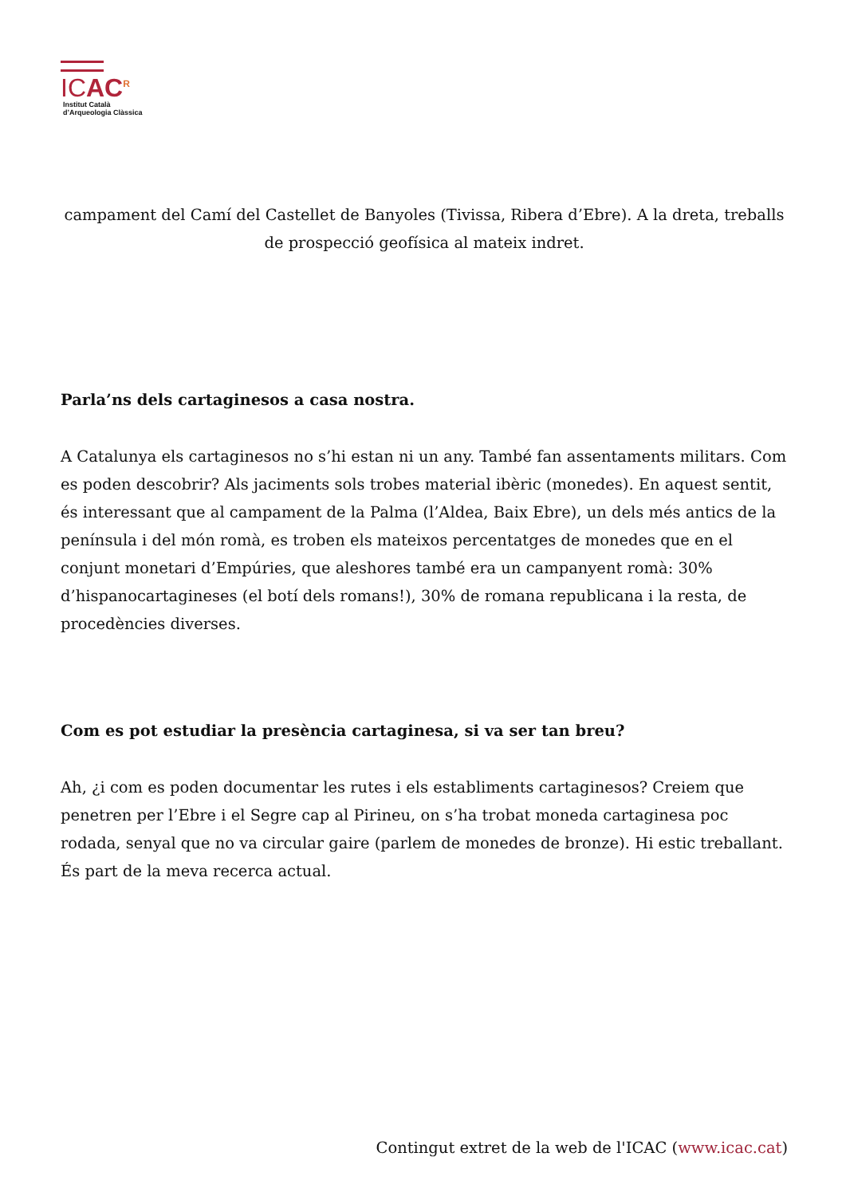ICAC<sup>R</sup>
Institut Català
d’Arqueologia Clàssica
campament del Camí del Castellet de Banyoles (Tivissa, Ribera d’Ebre). A la dreta, treballs de prospecció geofísica al mateix indret.
Parla’ns dels cartaginesos a casa nostra.
A Catalunya els cartaginesos no s’hi estan ni un any. També fan assentaments militars. Com es poden descobrir? Als jaciments sols trobes material ibèric (monedes). En aquest sentit, és interessant que al campament de la Palma (l’Aldea, Baix Ebre), un dels més antics de la península i del món romà, es troben els mateixos percentatges de monedes que en el conjunt monetari d’Empúries, que aleshores també era un campanyent romà: 30% d’hispanocartagineses (el botí dels romans!), 30% de romana republicana i la resta, de procedències diverses.
Com es pot estudiar la presència cartaginesa, si va ser tan breu?
Ah, ¿i com es poden documentar les rutes i els establiments cartaginesos? Creiem que penetren per l’Ebre i el Segre cap al Pirineu, on s’ha trobat moneda cartaginesa poc rodada, senyal que no va circular gaire (parlem de monedes de bronze). Hi estic treballant. És part de la meva recerca actual.
Contingut extret de la web de l'ICAC (www.icac.cat)